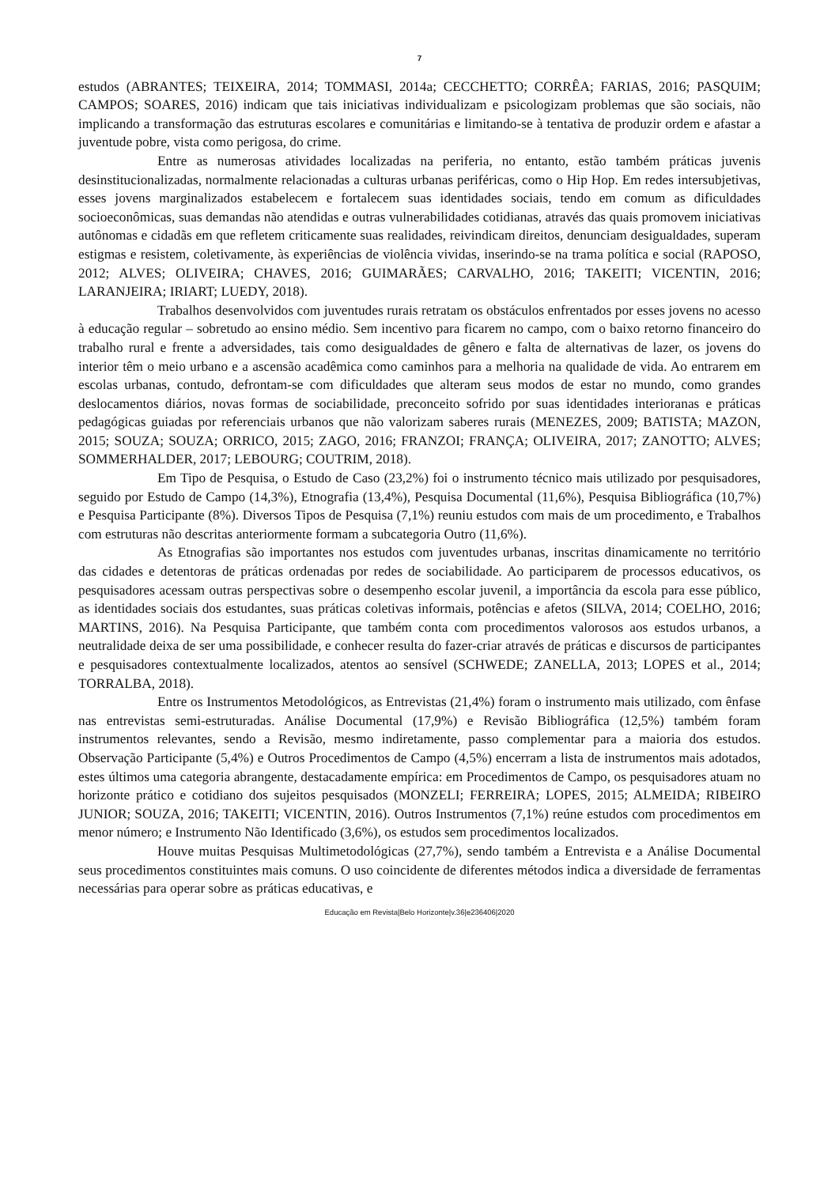7
estudos (ABRANTES; TEIXEIRA, 2014; TOMMASI, 2014a; CECCHETTO; CORRÊA; FARIAS, 2016; PASQUIM; CAMPOS; SOARES, 2016) indicam que tais iniciativas individualizam e psicologizam problemas que são sociais, não implicando a transformação das estruturas escolares e comunitárias e limitando-se à tentativa de produzir ordem e afastar a juventude pobre, vista como perigosa, do crime.
Entre as numerosas atividades localizadas na periferia, no entanto, estão também práticas juvenis desinstitucionalizadas, normalmente relacionadas a culturas urbanas periféricas, como o Hip Hop. Em redes intersubjetivas, esses jovens marginalizados estabelecem e fortalecem suas identidades sociais, tendo em comum as dificuldades socioeconômicas, suas demandas não atendidas e outras vulnerabilidades cotidianas, através das quais promovem iniciativas autônomas e cidadãs em que refletem criticamente suas realidades, reivindicam direitos, denunciam desigualdades, superam estigmas e resistem, coletivamente, às experiências de violência vividas, inserindo-se na trama política e social (RAPOSO, 2012; ALVES; OLIVEIRA; CHAVES, 2016; GUIMARÃES; CARVALHO, 2016; TAKEITI; VICENTIN, 2016; LARANJEIRA; IRIART; LUEDY, 2018).
Trabalhos desenvolvidos com juventudes rurais retratam os obstáculos enfrentados por esses jovens no acesso à educação regular – sobretudo ao ensino médio. Sem incentivo para ficarem no campo, com o baixo retorno financeiro do trabalho rural e frente a adversidades, tais como desigualdades de gênero e falta de alternativas de lazer, os jovens do interior têm o meio urbano e a ascensão acadêmica como caminhos para a melhoria na qualidade de vida. Ao entrarem em escolas urbanas, contudo, defrontam-se com dificuldades que alteram seus modos de estar no mundo, como grandes deslocamentos diários, novas formas de sociabilidade, preconceito sofrido por suas identidades interioranas e práticas pedagógicas guiadas por referenciais urbanos que não valorizam saberes rurais (MENEZES, 2009; BATISTA; MAZON, 2015; SOUZA; SOUZA; ORRICO, 2015; ZAGO, 2016; FRANZOI; FRANÇA; OLIVEIRA, 2017; ZANOTTO; ALVES; SOMMERHALDER, 2017; LEBOURG; COUTRIM, 2018).
Em Tipo de Pesquisa, o Estudo de Caso (23,2%) foi o instrumento técnico mais utilizado por pesquisadores, seguido por Estudo de Campo (14,3%), Etnografia (13,4%), Pesquisa Documental (11,6%), Pesquisa Bibliográfica (10,7%) e Pesquisa Participante (8%). Diversos Tipos de Pesquisa (7,1%) reuniu estudos com mais de um procedimento, e Trabalhos com estruturas não descritas anteriormente formam a subcategoria Outro (11,6%).
As Etnografias são importantes nos estudos com juventudes urbanas, inscritas dinamicamente no território das cidades e detentoras de práticas ordenadas por redes de sociabilidade. Ao participarem de processos educativos, os pesquisadores acessam outras perspectivas sobre o desempenho escolar juvenil, a importância da escola para esse público, as identidades sociais dos estudantes, suas práticas coletivas informais, potências e afetos (SILVA, 2014; COELHO, 2016; MARTINS, 2016). Na Pesquisa Participante, que também conta com procedimentos valorosos aos estudos urbanos, a neutralidade deixa de ser uma possibilidade, e conhecer resulta do fazer-criar através de práticas e discursos de participantes e pesquisadores contextualmente localizados, atentos ao sensível (SCHWEDE; ZANELLA, 2013; LOPES et al., 2014; TORRALBA, 2018).
Entre os Instrumentos Metodológicos, as Entrevistas (21,4%) foram o instrumento mais utilizado, com ênfase nas entrevistas semi-estruturadas. Análise Documental (17,9%) e Revisão Bibliográfica (12,5%) também foram instrumentos relevantes, sendo a Revisão, mesmo indiretamente, passo complementar para a maioria dos estudos. Observação Participante (5,4%) e Outros Procedimentos de Campo (4,5%) encerram a lista de instrumentos mais adotados, estes últimos uma categoria abrangente, destacadamente empírica: em Procedimentos de Campo, os pesquisadores atuam no horizonte prático e cotidiano dos sujeitos pesquisados (MONZELI; FERREIRA; LOPES, 2015; ALMEIDA; RIBEIRO JUNIOR; SOUZA, 2016; TAKEITI; VICENTIN, 2016). Outros Instrumentos (7,1%) reúne estudos com procedimentos em menor número; e Instrumento Não Identificado (3,6%), os estudos sem procedimentos localizados.
Houve muitas Pesquisas Multimetodológicas (27,7%), sendo também a Entrevista e a Análise Documental seus procedimentos constituintes mais comuns. O uso coincidente de diferentes métodos indica a diversidade de ferramentas necessárias para operar sobre as práticas educativas, e
Educação em Revista|Belo Horizonte|v.36|e236406|2020